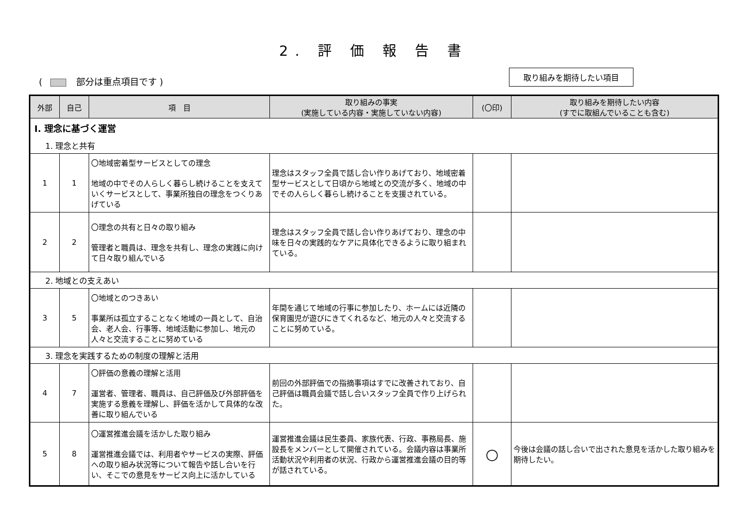2. 評 価 報 告 書
( 部分は重点項目です )
取り組みを期待したい項目
| 外部 | 自己 | 項 目 | 取り組みの事実 (実施している内容・実施していない内容) | (〇印) | 取り組みを期待したい内容 (すでに取組んでいることも含む) |
| --- | --- | --- | --- | --- | --- |
| Ⅰ. 理念に基づく運営 | | | | | |
| 1. 理念と共有 | | | | | |
| 1 | 1 | 〇地域密着型サービスとしての理念 地域の中でその人らしく暮らし続けることを支えていくサービスとして、事業所独自の理念をつくりあげている | 理念はスタッフ全員で話し合い作りあげており、地域密着型サービスとして日頃から地域との交流が多く、地域の中でその人らしく暮らし続けることを支援されている。 | | |
| 2 | 2 | 〇理念の共有と日々の取り組み 管理者と職員は、理念を共有し、理念の実践に向けて日々取り組んでいる | 理念はスタッフ全員で話し合い作りあげており、理念の中味を日々の実践的なケアに具体化できるように取り組まれている。 | | |
| 2. 地域との支えあい | | | | | |
| 3 | 5 | 〇地域とのつきあい 事業所は孤立することなく地域の一員として、自治会、老人会、行事等、地域活動に参加し、地元の人々と交流することに努めている | 年間を通じて地域の行事に参加したり、ホームには近隣の保育園児が遊びにきてくれるなど、地元の人々と交流することに努めている。 | | |
| 3. 理念を実践するための制度の理解と活用 | | | | | |
| 4 | 7 | 〇評価の意義の理解と活用 運営者、管理者、職員は、自己評価及び外部評価を実施する意義を理解し、評価を活かして具体的な改善に取り組んでいる | 前回の外部評価での指摘事項はすでに改善されており、自己評価は職員会議で話し合いスタッフ全員で作り上げられた。 | | |
| 5 | 8 | 〇運営推進会議を活かした取り組み 運営推進会議では、利用者やサービスの実際、評価への取り組み状況等について報告や話し合いを行い、そこでの意見をサービス向上に活かしている | 運営推進会議は民生委員、家族代表、行政、事務局長、施設長をメンバーとして開催されている。会議内容は事業所活動状況や利用者の状況、行政から運営推進会議の目的等が話されている。 | ○ | 今後は会議の話し合いで出された意見を活かした取り組みを期待したい。 |